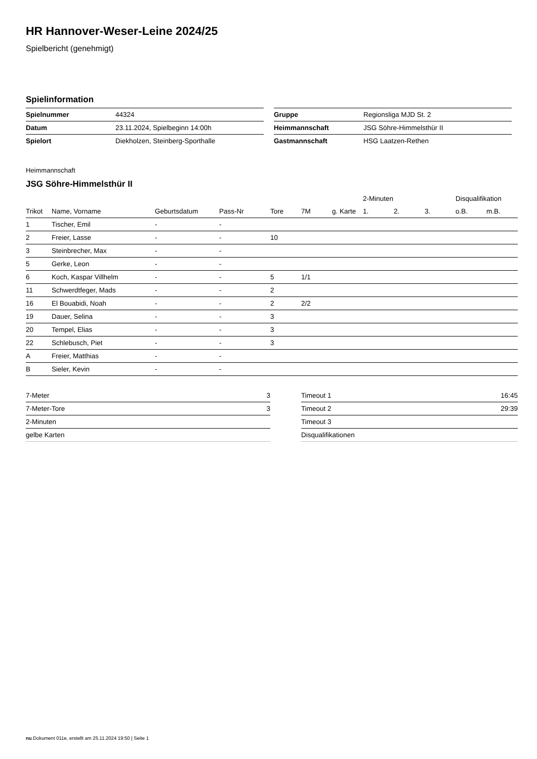HR Hannover-Weser-Leine 2024/25
Spielbericht (genehmigt)
Spielinformation
| Spielnummer | 44324 |
| Datum | 23.11.2024, Spielbeginn 14:00h |
| Spielort | Diekholzen, Steinberg-Sporthalle |
| Gruppe | Regionsliga MJD St. 2 |
| Heimmannschaft | JSG Söhre-Himmelsthür II |
| Gastmannschaft | HSG Laatzen-Rethen |
Heimmannschaft
JSG Söhre-Himmelsthür II
| | | | | | | | 2-Minuten | | | Disqualifikation | |
| --- | --- | --- | --- | --- | --- | --- | --- | --- | --- | --- | --- |
| Trikot | Name, Vorname | Geburtsdatum | Pass-Nr | Tore | 7M | g. Karte | 1. | 2. | 3. | o.B. | m.B. |
| 1 | Tischer, Emil | - | - | | | | | | | | |
| 2 | Freier, Lasse | - | - | 10 | | | | | | | |
| 3 | Steinbrecher, Max | - | - | | | | | | | | |
| 5 | Gerke, Leon | - | - | | | | | | | | |
| 6 | Koch, Kaspar Villhelm | - | - | 5 | 1/1 | | | | | | |
| 11 | Schwerdtfeger, Mads | - | - | 2 | | | | | | | |
| 16 | El Bouabidi, Noah | - | - | 2 | 2/2 | | | | | | |
| 19 | Dauer, Selina | - | - | 3 | | | | | | | |
| 20 | Tempel, Elias | - | - | 3 | | | | | | | |
| 22 | Schlebusch, Piet | - | - | 3 | | | | | | | |
| A | Freier, Matthias | - | - | | | | | | | | |
| B | Sieler, Kevin | - | - | | | | | | | | |
| 7-Meter | 3 |
| 7-Meter-Tore | 3 |
| 2-Minuten | |
| gelbe Karten | |
| Timeout 1 | 16:45 |
| Timeout 2 | 29:39 |
| Timeout 3 | |
| Disqualifikationen | |
nu.Dokument 011e, erstellt am 25.11.2024 19:50 | Seite 1